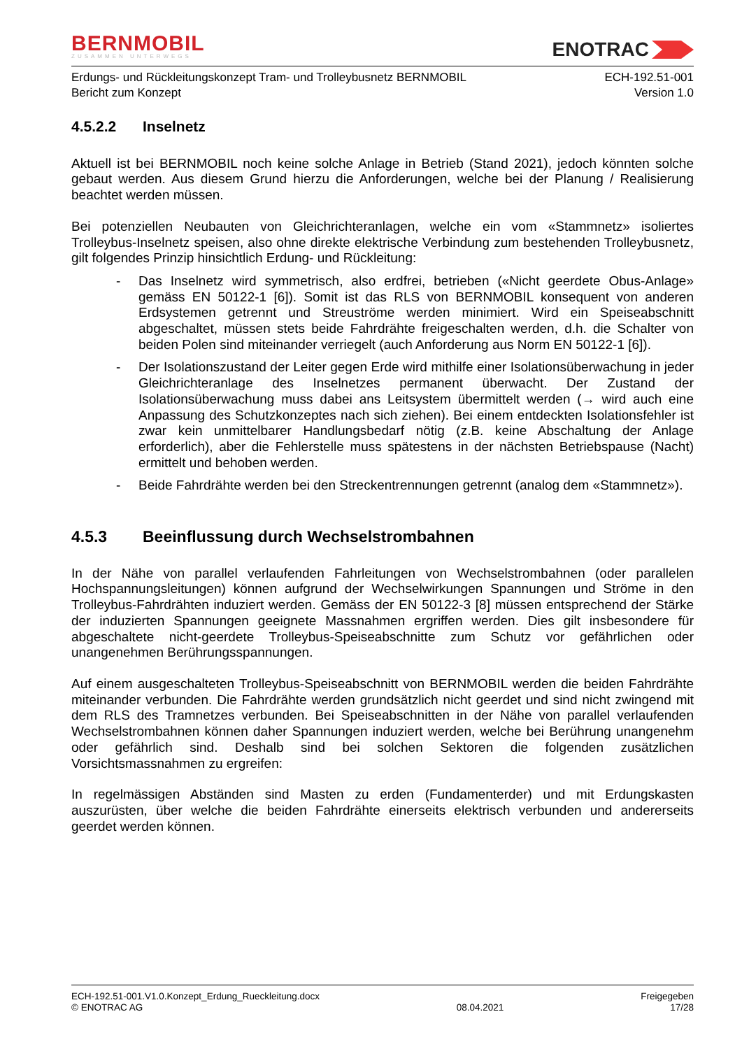BERNMOBIL
ZUSAMMEN UNTERWEGS
ENOTRAC
Erdungs- und Rückleitungskonzept Tram- und Trolleybusnetz BERNMOBIL
Bericht zum Konzept
ECH-192.51-001
Version 1.0
4.5.2.2 Inselnetz
Aktuell ist bei BERNMOBIL noch keine solche Anlage in Betrieb (Stand 2021), jedoch könnten solche gebaut werden. Aus diesem Grund hierzu die Anforderungen, welche bei der Planung / Realisierung beachtet werden müssen.
Bei potenziellen Neubauten von Gleichrichteranlagen, welche ein vom «Stammnetz» isoliertes Trolleybus-Inselnetz speisen, also ohne direkte elektrische Verbindung zum bestehenden Trolleybusnetz, gilt folgendes Prinzip hinsichtlich Erdung- und Rückleitung:
- Das Inselnetz wird symmetrisch, also erdfrei, betrieben («Nicht geerdete Obus-Anlage» gemäss EN 50122-1 [6]). Somit ist das RLS von BERNMOBIL konsequent von anderen Erdsystemen getrennt und Streuströme werden minimiert. Wird ein Speiseabschnitt abgeschaltet, müssen stets beide Fahrdrähte freigeschalten werden, d.h. die Schalter von beiden Polen sind miteinander verriegelt (auch Anforderung aus Norm EN 50122-1 [6]).
- Der Isolationszustand der Leiter gegen Erde wird mithilfe einer Isolationsüberwachung in jeder Gleichrichteranlage des Inselnetzes permanent überwacht. Der Zustand der Isolationsüberwachung muss dabei ans Leitsystem übermittelt werden (→ wird auch eine Anpassung des Schutzkonzeptes nach sich ziehen). Bei einem entdeckten Isolationsfehler ist zwar kein unmittelbarer Handlungsbedarf nötig (z.B. keine Abschaltung der Anlage erforderlich), aber die Fehlerstelle muss spätestens in der nächsten Betriebspause (Nacht) ermittelt und behoben werden.
- Beide Fahrdrähte werden bei den Streckentrennungen getrennt (analog dem «Stammnetz»).
4.5.3 Beeinflussung durch Wechselstrombahnen
In der Nähe von parallel verlaufenden Fahrleitungen von Wechselstrombahnen (oder parallelen Hochspannungsleitungen) können aufgrund der Wechselwirkungen Spannungen und Ströme in den Trolleybus-Fahrdrähten induziert werden. Gemäss der EN 50122-3 [8] müssen entsprechend der Stärke der induzierten Spannungen geeignete Massnahmen ergriffen werden. Dies gilt insbesondere für abgeschaltete nicht-geerdete Trolleybus-Speiseabschnitte zum Schutz vor gefährlichen oder unangenehmen Berührungsspannungen.
Auf einem ausgeschalteten Trolleybus-Speiseabschnitt von BERNMOBIL werden die beiden Fahrdrähte miteinander verbunden. Die Fahrdrähte werden grundsätzlich nicht geerdet und sind nicht zwingend mit dem RLS des Tramnetzes verbunden. Bei Speiseabschnitten in der Nähe von parallel verlaufenden Wechselstrombahnen können daher Spannungen induziert werden, welche bei Berührung unangenehm oder gefährlich sind. Deshalb sind bei solchen Sektoren die folgenden zusätzlichen Vorsichtsmassnahmen zu ergreifen:
In regelmässigen Abständen sind Masten zu erden (Fundamenterder) und mit Erdungskasten auszurüsten, über welche die beiden Fahrdrähte einerseits elektrisch verbunden und andererseits geerdet werden können.
ECH-192.51-001.V1.0.Konzept_Erdung_Rueckleitung.docx
© ENOTRAC AG
08.04.2021
Freigegeben
17/28